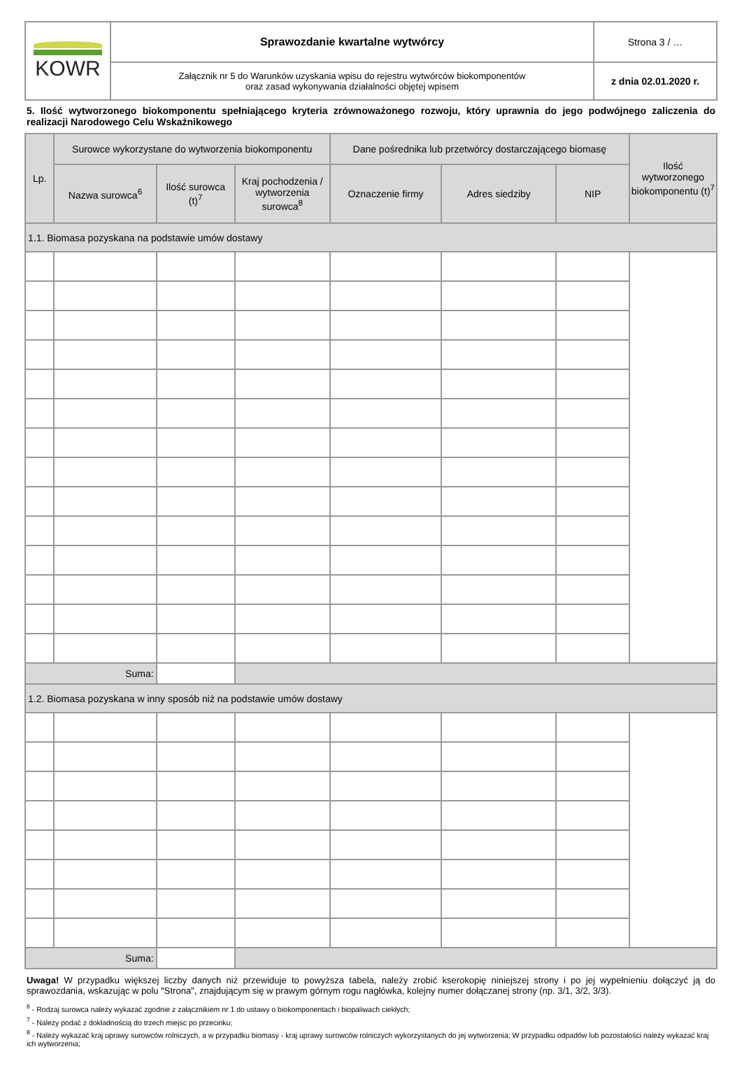| KOWR | Sprawozdanie kwartalne wytwórcy | Strona 3 / … |
| | Załącznik nr 5 do Warunków uzyskania wpisu do rejestru wytwórców biokomponentów oraz zasad wykonywania działalności objętej wpisem | z dnia 02.01.2020 r. |
5. Ilość wytworzonego biokomponentu spełniającego kryteria zrównoważonego rozwoju, który uprawnia do jego podwójnego zaliczenia do realizacji Narodowego Celu Wskaźnikowego
| Lp. | Surowce wykorzystane do wytworzenia biokomponentu | | | Dane pośrednika lub przetwórcy dostarczającego biomasę | | | Ilość wytworzonego biokomponentu (t)<sup>7</sup> |
| --- | --- | --- | --- | --- | --- | --- | --- |
| | Nazwa surowca<sup>6</sup> | Ilość surowca (t)<sup>7</sup> | Kraj pochodzenia / wytworzenia surowca<sup>8</sup> | Oznaczenie firmy | Adres siedziby | NIP | |
| 1.1. Biomasa pozyskana na podstawie umów dostawy | | | | | | | |
| Suma: | | | | | | | |
| 1.2. Biomasa pozyskana w inny sposób niż na podstawie umów dostawy | | | | | | | |
| Suma: | | | | | | | |
Uwaga! W przypadku większej liczby danych niż przewiduje to powyższa tabela, należy zrobić kserokopię niniejszej strony i po jej wypełnieniu dołączyć ją do sprawozdania, wskazując w polu "Strona", znajdującym się w prawym górnym rogu nagłówka, kolejny numer dołączanej strony (np. 3/1, 3/2, 3/3).
<sup>6</sup> - Rodzaj surowca należy wykazać zgodnie z załącznikiem nr 1 do ustawy o biokomponentach i biopaliwach ciekłych;
<sup>7</sup> - Należy podać z dokładnością do trzech miejsc po przecinku;
<sup>8</sup> - Należy wykazać kraj uprawy surowców rolniczych, a w przypadku biomasy - kraj uprawy surowców rolniczych wykorzystanych do jej wytworzenia; W przypadku odpadów lub pozostałości należy wykazać kraj ich wytworzenia;